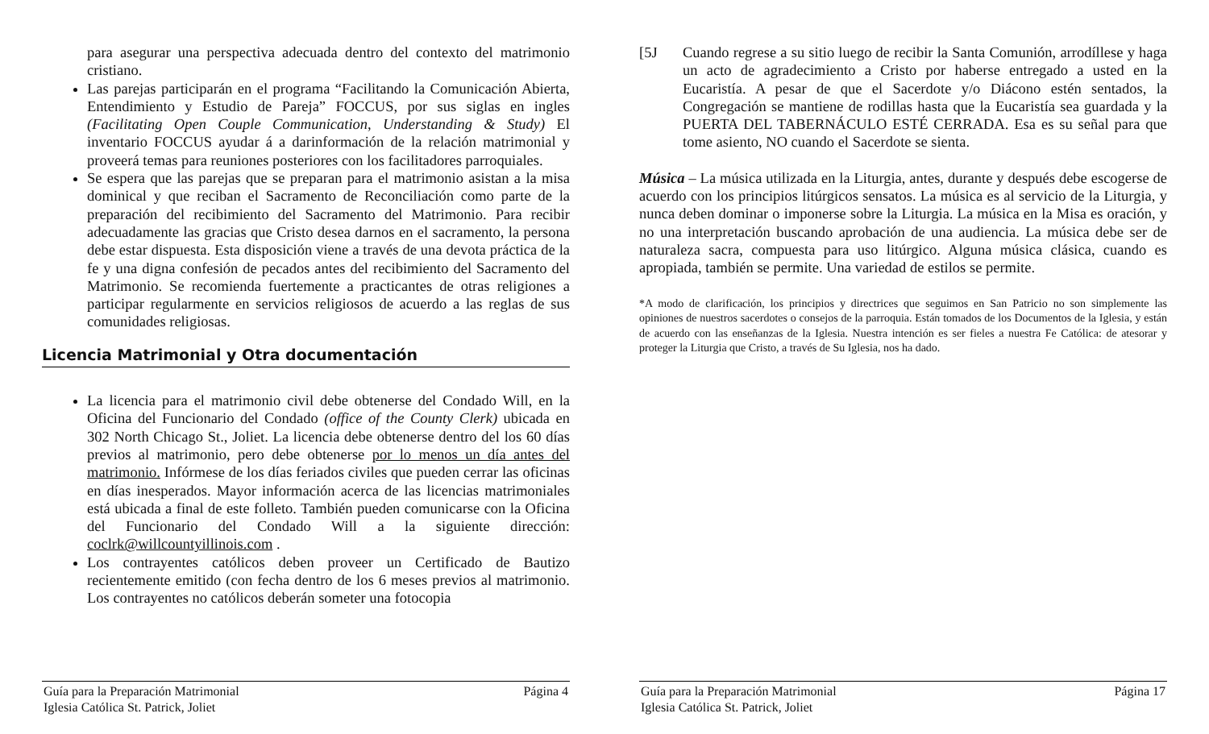para asegurar una perspectiva adecuada dentro del contexto del matrimonio cristiano.
Las parejas participarán en el programa “Facilitando la Comunicación Abierta, Entendimiento y Estudio de Pareja” FOCCUS, por sus siglas en ingles (Facilitating Open Couple Communication, Understanding & Study) El inventario FOCCUS ayudar á a darinformación de la relación matrimonial y proveerá temas para reuniones posteriores con los facilitadores parroquiales.
Se espera que las parejas que se preparan para el matrimonio asistan a la misa dominical y que reciban el Sacramento de Reconciliación como parte de la preparación del recibimiento del Sacramento del Matrimonio. Para recibir adecuadamente las gracias que Cristo desea darnos en el sacramento, la persona debe estar dispuesta. Esta disposición viene a través de una devota práctica de la fe y una digna confesión de pecados antes del recibimiento del Sacramento del Matrimonio. Se recomienda fuertemente a practicantes de otras religiones a participar regularmente en servicios religiosos de acuerdo a las reglas de sus comunidades religiosas.
Licencia Matrimonial y Otra documentación
La licencia para el matrimonio civil debe obtenerse del Condado Will, en la Oficina del Funcionario del Condado (office of the County Clerk) ubicada en 302 North Chicago St., Joliet. La licencia debe obtenerse dentro del los 60 días previos al matrimonio, pero debe obtenerse por lo menos un día antes del matrimonio. Infórmese de los días feriados civiles que pueden cerrar las oficinas en días inesperados. Mayor información acerca de las licencias matrimoniales está ubicada a final de este folleto. También pueden comunicarse con la Oficina del Funcionario del Condado Will a la siguiente dirección: coclrk@willcountyillinois.com .
Los contrayentes católicos deben proveer un Certificado de Bautizo recientemente emitido (con fecha dentro de los 6 meses previos al matrimonio. Los contrayentes no católicos deberán someter una fotocopia
Guía para la Preparación Matrimonial
Iglesia Católica St. Patrick, Joliet
Página 4
[5J Cuando regrese a su sitio luego de recibir la Santa Comunión, arrodíllese y haga un acto de agradecimiento a Cristo por haberse entregado a usted en la Eucaristía. A pesar de que el Sacerdote y/o Diácono estén sentados, la Congregación se mantiene de rodillas hasta que la Eucaristía sea guardada y la PUERTA DEL TABERNÁCULO ESTÉ CERRADA. Esa es su señal para que tome asiento, NO cuando el Sacerdote se sienta.
Música – La música utilizada en la Liturgia, antes, durante y después debe escogerse de acuerdo con los principios litúrgicos sensatos. La música es al servicio de la Liturgia, y nunca deben dominar o imponerse sobre la Liturgia. La música en la Misa es oración, y no una interpretación buscando aprobación de una audiencia. La música debe ser de naturaleza sacra, compuesta para uso litúrgico. Alguna música clásica, cuando es apropiada, también se permite. Una variedad de estilos se permite.
*A modo de clarificación, los principios y directrices que seguimos en San Patricio no son simplemente las opiniones de nuestros sacerdotes o consejos de la parroquia. Están tomados de los Documentos de la Iglesia, y están de acuerdo con las enseñanzas de la Iglesia. Nuestra intención es ser fieles a nuestra Fe Católica: de atesorar y proteger la Liturgia que Cristo, a través de Su Iglesia, nos ha dado.
Guía para la Preparación Matrimonial
Iglesia Católica St. Patrick, Joliet
Página 17